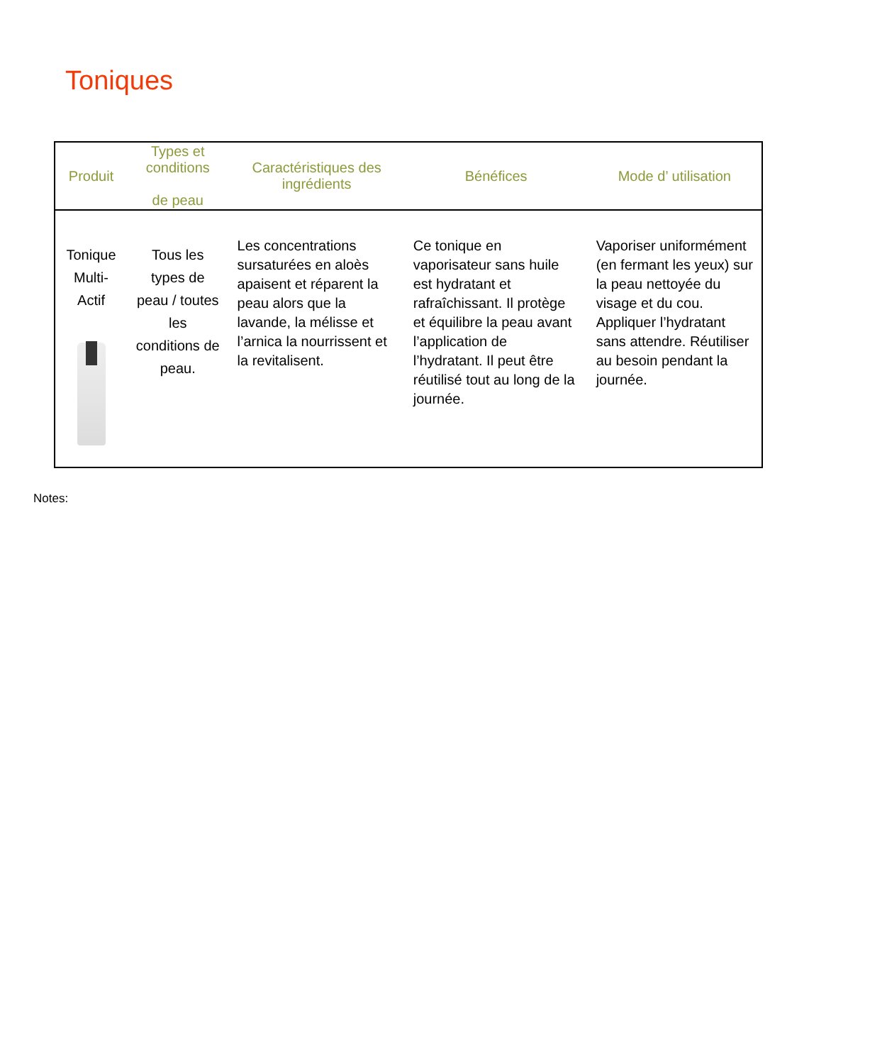Toniques
| Produit | Types et conditions de peau | Caractéristiques des ingrédients | Bénéfices | Mode d’ utilisation |
| --- | --- | --- | --- | --- |
| Tonique Multi-Actif | Tous les types de peau / toutes les conditions de peau. | Les concentrations sursaturées en aloès apaisent et réparent la peau alors que la lavande, la mélisse et l’arnica la nourrissent et la revitalisent. | Ce tonique en vaporisateur sans huile est hydratant et rafraîchissant. Il protège et équilibre la peau avant l’application de l’hydratant. Il peut être réutilisé tout au long de la journée. | Vaporiser uniformément (en fermant les yeux) sur la peau nettoyée du visage et du cou. Appliquer l’hydratant sans attendre. Réutiliser au besoin pendant la journée. |
Notes: